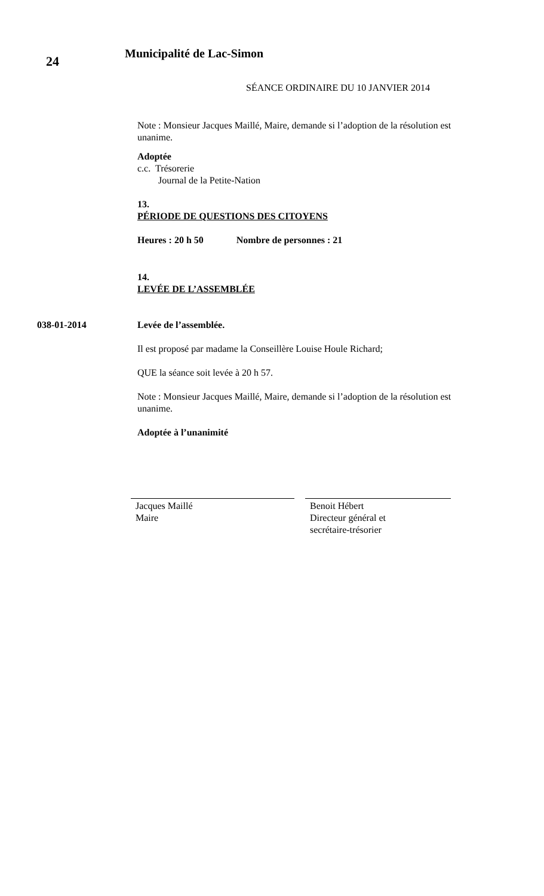24
Municipalité de Lac-Simon
SÉANCE ORDINAIRE DU 10 JANVIER 2014
Note : Monsieur Jacques Maillé, Maire, demande si l’adoption de la résolution est unanime.
Adoptée
c.c. Trésorerie
Journal de la Petite-Nation
13.
PÉRIODE DE QUESTIONS DES CITOYENS
Heures : 20 h 50 Nombre de personnes : 21
14.
LEVÉE DE L’ASSEMBLÉE
038-01-2014 Levée de l’assemblée.
Il est proposé par madame la Conseillère Louise Houle Richard;
QUE la séance soit levée à 20 h 57.
Note : Monsieur Jacques Maillé, Maire, demande si l’adoption de la résolution est unanime.
Adoptée à l’unanimité
Jacques Maillé
Maire
Benoit Hébert
Directeur général et
secrétaire-trésorier